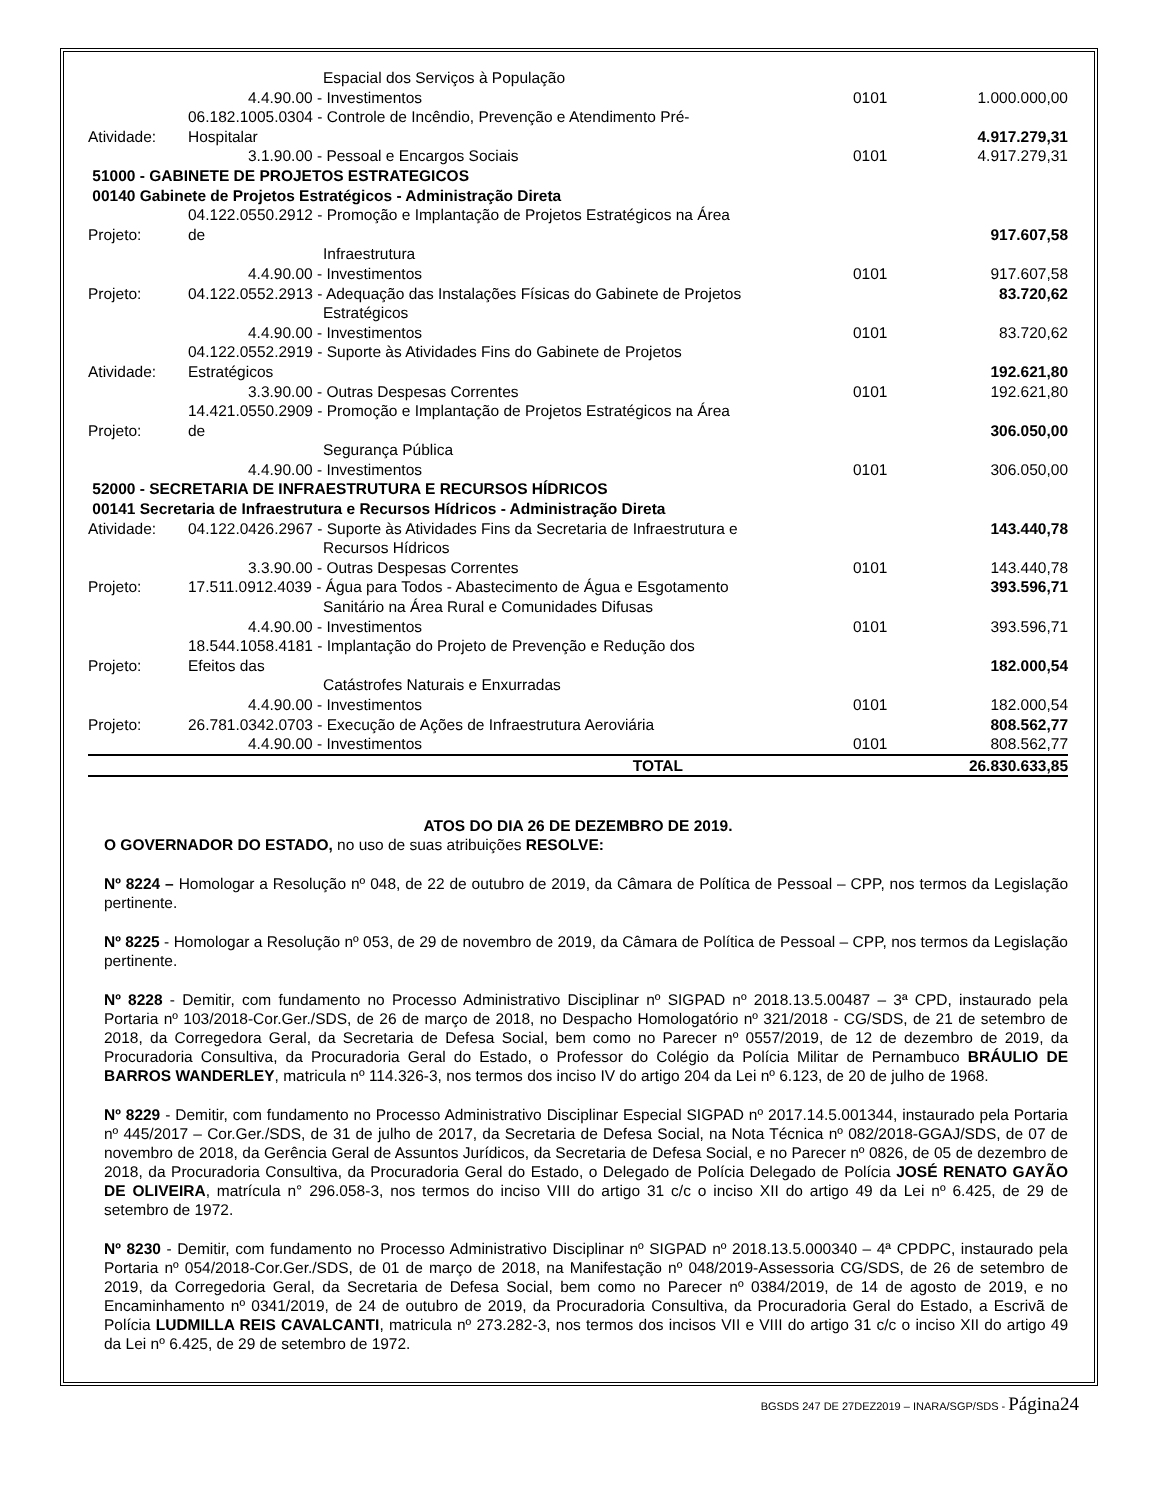| | Espacial dos Serviços à População | | |
| | 4.4.90.00 - Investimentos | 0101 | 1.000.000,00 |
| | 06.182.1005.0304 - Controle de Incêndio, Prevenção e Atendimento Pré- | | |
| Atividade: | Hospitalar | | 4.917.279,31 |
| | 3.1.90.00 - Pessoal e Encargos Sociais | 0101 | 4.917.279,31 |
| 51000 - GABINETE DE PROJETOS ESTRATEGICOS | | | |
| 00140 Gabinete de Projetos Estratégicos - Administração Direta | | | |
| | 04.122.0550.2912 - Promoção e Implantação de Projetos Estratégicos na Área | | |
| Projeto: | de | | 917.607,58 |
| | Infraestrutura | | |
| | 4.4.90.00 - Investimentos | 0101 | 917.607,58 |
| Projeto: | 04.122.0552.2913 - Adequação das Instalações Físicas do Gabinete de Projetos | | 83.720,62 |
| | Estratégicos | | |
| | 4.4.90.00 - Investimentos | 0101 | 83.720,62 |
| | 04.122.0552.2919 - Suporte às Atividades Fins do Gabinete de Projetos | | |
| Atividade: | Estratégicos | | 192.621,80 |
| | 3.3.90.00 - Outras Despesas Correntes | 0101 | 192.621,80 |
| | 14.421.0550.2909 - Promoção e Implantação de Projetos Estratégicos na Área | | |
| Projeto: | de | | 306.050,00 |
| | Segurança Pública | | |
| | 4.4.90.00 - Investimentos | 0101 | 306.050,00 |
| 52000 - SECRETARIA DE INFRAESTRUTURA E RECURSOS HÍDRICOS | | | |
| 00141 Secretaria de Infraestrutura e Recursos Hídricos - Administração Direta | | | |
| Atividade: | 04.122.0426.2967 - Suporte às Atividades Fins da Secretaria de Infraestrutura e | | 143.440,78 |
| | Recursos Hídricos | | |
| | 3.3.90.00 - Outras Despesas Correntes | 0101 | 143.440,78 |
| Projeto: | 17.511.0912.4039 - Água para Todos - Abastecimento de Água e Esgotamento | | 393.596,71 |
| | Sanitário na Área Rural e Comunidades Difusas | | |
| | 4.4.90.00 - Investimentos | 0101 | 393.596,71 |
| | 18.544.1058.4181 - Implantação do Projeto de Prevenção e Redução dos | | |
| Projeto: | Efeitos das | | 182.000,54 |
| | Catástrofes Naturais e Enxurradas | | |
| | 4.4.90.00 - Investimentos | 0101 | 182.000,54 |
| Projeto: | 26.781.0342.0703 - Execução de Ações de Infraestrutura Aeroviária | | 808.562,77 |
| | 4.4.90.00 - Investimentos | 0101 | 808.562,77 |
| | TOTAL | | 26.830.633,85 |
ATOS DO DIA 26 DE DEZEMBRO DE 2019.
O GOVERNADOR DO ESTADO, no uso de suas atribuições RESOLVE:
Nº 8224 – Homologar a Resolução nº 048, de 22 de outubro de 2019, da Câmara de Política de Pessoal – CPP, nos termos da Legislação pertinente.
Nº 8225 - Homologar a Resolução nº 053, de 29 de novembro de 2019, da Câmara de Política de Pessoal – CPP, nos termos da Legislação pertinente.
Nº 8228 - Demitir, com fundamento no Processo Administrativo Disciplinar nº SIGPAD nº 2018.13.5.00487 – 3ª CPD, instaurado pela Portaria nº 103/2018-Cor.Ger./SDS, de 26 de março de 2018, no Despacho Homologatório nº 321/2018 - CG/SDS, de 21 de setembro de 2018, da Corregedora Geral, da Secretaria de Defesa Social, bem como no Parecer nº 0557/2019, de 12 de dezembro de 2019, da Procuradoria Consultiva, da Procuradoria Geral do Estado, o Professor do Colégio da Polícia Militar de Pernambuco BRÁULIO DE BARROS WANDERLEY, matricula nº 114.326-3, nos termos dos inciso IV do artigo 204 da Lei nº 6.123, de 20 de julho de 1968.
Nº 8229 - Demitir, com fundamento no Processo Administrativo Disciplinar Especial SIGPAD nº 2017.14.5.001344, instaurado pela Portaria nº 445/2017 – Cor.Ger./SDS, de 31 de julho de 2017, da Secretaria de Defesa Social, na Nota Técnica nº 082/2018-GGAJ/SDS, de 07 de novembro de 2018, da Gerência Geral de Assuntos Jurídicos, da Secretaria de Defesa Social, e no Parecer nº 0826, de 05 de dezembro de 2018, da Procuradoria Consultiva, da Procuradoria Geral do Estado, o Delegado de Polícia Delegado de Polícia JOSÉ RENATO GAYÃO DE OLIVEIRA, matrícula n° 296.058-3, nos termos do inciso VIII do artigo 31 c/c o inciso XII do artigo 49 da Lei nº 6.425, de 29 de setembro de 1972.
Nº 8230 - Demitir, com fundamento no Processo Administrativo Disciplinar nº SIGPAD nº 2018.13.5.000340 – 4ª CPDPC, instaurado pela Portaria nº 054/2018-Cor.Ger./SDS, de 01 de março de 2018, na Manifestação nº 048/2019-Assessoria CG/SDS, de 26 de setembro de 2019, da Corregedoria Geral, da Secretaria de Defesa Social, bem como no Parecer nº 0384/2019, de 14 de agosto de 2019, e no Encaminhamento nº 0341/2019, de 24 de outubro de 2019, da Procuradoria Consultiva, da Procuradoria Geral do Estado, a Escrivã de Polícia LUDMILLA REIS CAVALCANTI, matricula nº 273.282-3, nos termos dos incisos VII e VIII do artigo 31 c/c o inciso XII do artigo 49 da Lei nº 6.425, de 29 de setembro de 1972.
BGSDS 247 DE 27DEZ2019 – INARA/SGP/SDS - Página24